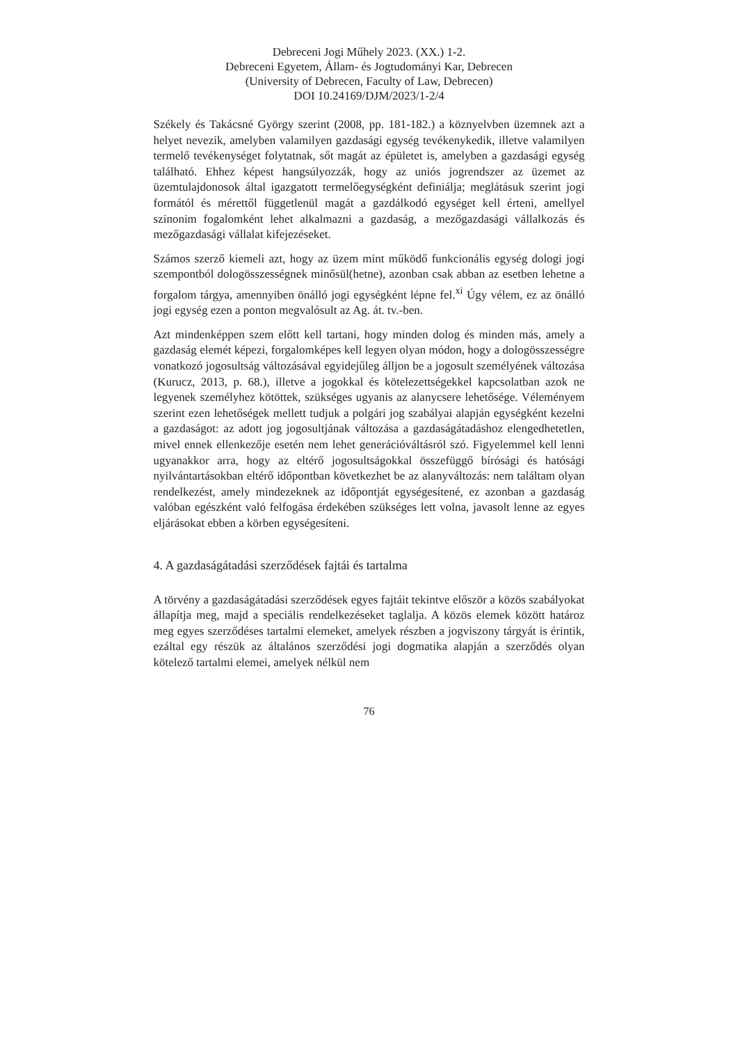Debreceni Jogi Műhely 2023. (XX.) 1-2.
Debreceni Egyetem, Állam- és Jogtudományi Kar, Debrecen
(University of Debrecen, Faculty of Law, Debrecen)
DOI 10.24169/DJM/2023/1-2/4
Székely és Takácsné György szerint (2008, pp. 181-182.) a köznyelvben üzemnek azt a helyet nevezik, amelyben valamilyen gazdasági egység tevékenykedik, illetve valamilyen termelő tevékenységet folytatnak, sőt magát az épületet is, amelyben a gazdasági egység található. Ehhez képest hangsúlyozzák, hogy az uniós jogrendszer az üzemet az üzemtulajdonosok által igazgatott termelőegységként definiálja; meglátásuk szerint jogi formától és mérettől függetlenül magát a gazdálkodó egységet kell érteni, amellyel szinonim fogalomként lehet alkalmazni a gazdaság, a mezőgazdasági vállalkozás és mezőgazdasági vállalat kifejezéseket.
Számos szerző kiemeli azt, hogy az üzem mint működő funkcionális egység dologi jogi szempontból dologösszességnek minősül(hetne), azonban csak abban az esetben lehetne a forgalom tárgya, amennyiben önálló jogi egységként lépne fel.<sup>xi</sup> Úgy vélem, ez az önálló jogi egység ezen a ponton megvalósult az Ag. át. tv.-ben.
Azt mindenképpen szem előtt kell tartani, hogy minden dolog és minden más, amely a gazdaság elemét képezi, forgalomképes kell legyen olyan módon, hogy a dologösszességre vonatkozó jogosultság változásával egyidejűleg álljon be a jogosult személyének változása (Kurucz, 2013, p. 68.), illetve a jogokkal és kötelezettségekkel kapcsolatban azok ne legyenek személyhez kötöttek, szükséges ugyanis az alanycsere lehetősége. Véleményem szerint ezen lehetőségek mellett tudjuk a polgári jog szabályai alapján egységként kezelni a gazdaságot: az adott jog jogosultjának változása a gazdaságátadáshoz elengedhetetlen, mivel ennek ellenkezője esetén nem lehet generációváltásról szó. Figyelemmel kell lenni ugyanakkor arra, hogy az eltérő jogosultságokkal összefüggő bírósági és hatósági nyilvántartásokban eltérő időpontban következhet be az alanyváltozás: nem találtam olyan rendelkezést, amely mindezeknek az időpontját egységesítené, ez azonban a gazdaság valóban egészként való felfogása érdekében szükséges lett volna, javasolt lenne az egyes eljárásokat ebben a körben egységesíteni.
4. A gazdaságátadási szerződések fajtái és tartalma
A törvény a gazdaságátadási szerződések egyes fajtáit tekintve először a közös szabályokat állapítja meg, majd a speciális rendelkezéseket taglalja. A közös elemek között határoz meg egyes szerződéses tartalmi elemeket, amelyek részben a jogviszony tárgyát is érintik, ezáltal egy részük az általános szerződési jogi dogmatika alapján a szerződés olyan kötelező tartalmi elemei, amelyek nélkül nem
76